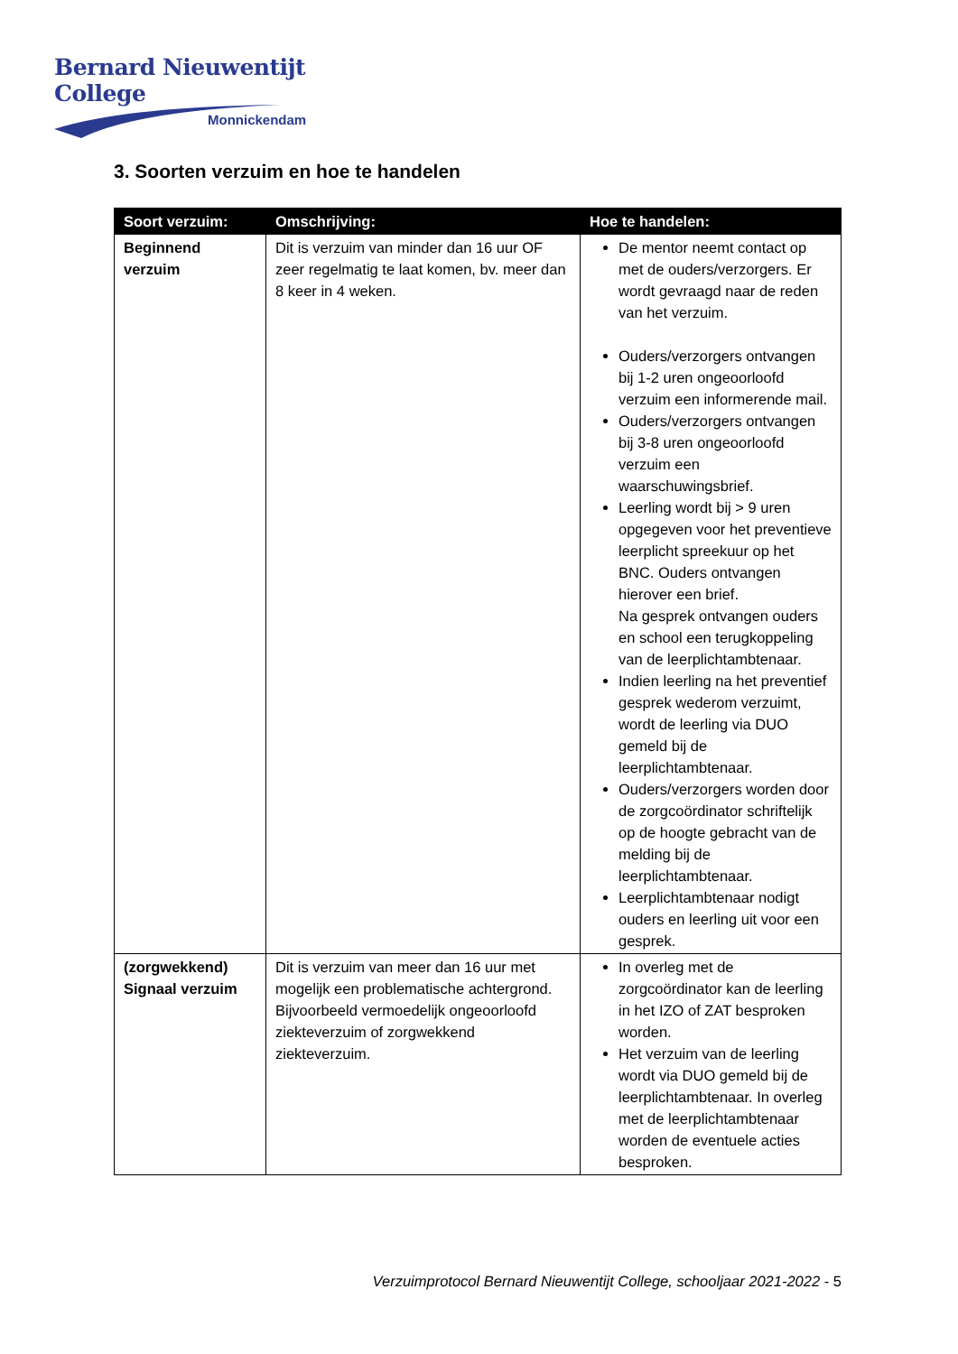Bernard Nieuwentijt College
Monnickendam
3. Soorten verzuim en hoe te handelen
| Soort verzuim: | Omschrijving: | Hoe te handelen: |
| --- | --- | --- |
| Beginnend verzuim | Dit is verzuim van minder dan 16 uur OF zeer regelmatig te laat komen, bv. meer dan 8 keer in 4 weken. | De mentor neemt contact op met de ouders/verzorgers. Er wordt gevraagd naar de reden van het verzuim. Ouders/verzorgers ontvangen bij 1-2 uren ongeoorloofd verzuim een informerende mail. Ouders/verzorgers ontvangen bij 3-8 uren ongeoorloofd verzuim een waarschuwingsbrief. Leerling wordt bij > 9 uren opgegeven voor het preventieve leerplicht spreekuur op het BNC. Ouders ontvangen hierover een brief. Na gesprek ontvangen ouders en school een terugkoppeling van de leerplichtambtenaar. Indien leerling na het preventief gesprek wederom verzuimt, wordt de leerling via DUO gemeld bij de leerplichtambtenaar. Ouders/verzorgers worden door de zorgcoördinator schriftelijk op de hoogte gebracht van de melding bij de leerplichtambtenaar. Leerplichtambtenaar nodigt ouders en leerling uit voor een gesprek. |
| (zorgwekkend) Signaal verzuim | Dit is verzuim van meer dan 16 uur met mogelijk een problematische achtergrond. Bijvoorbeeld vermoedelijk ongeoorloofd ziekteverzuim of zorgwekkend ziekteverzuim. | In overleg met de zorgcoördinator kan de leerling in het IZO of ZAT besproken worden. Het verzuim van de leerling wordt via DUO gemeld bij de leerplichtambtenaar. In overleg met de leerplichtambtenaar worden de eventuele acties besproken. |
Verzuimprotocol Bernard Nieuwentijt College, schooljaar 2021-2022 - 5